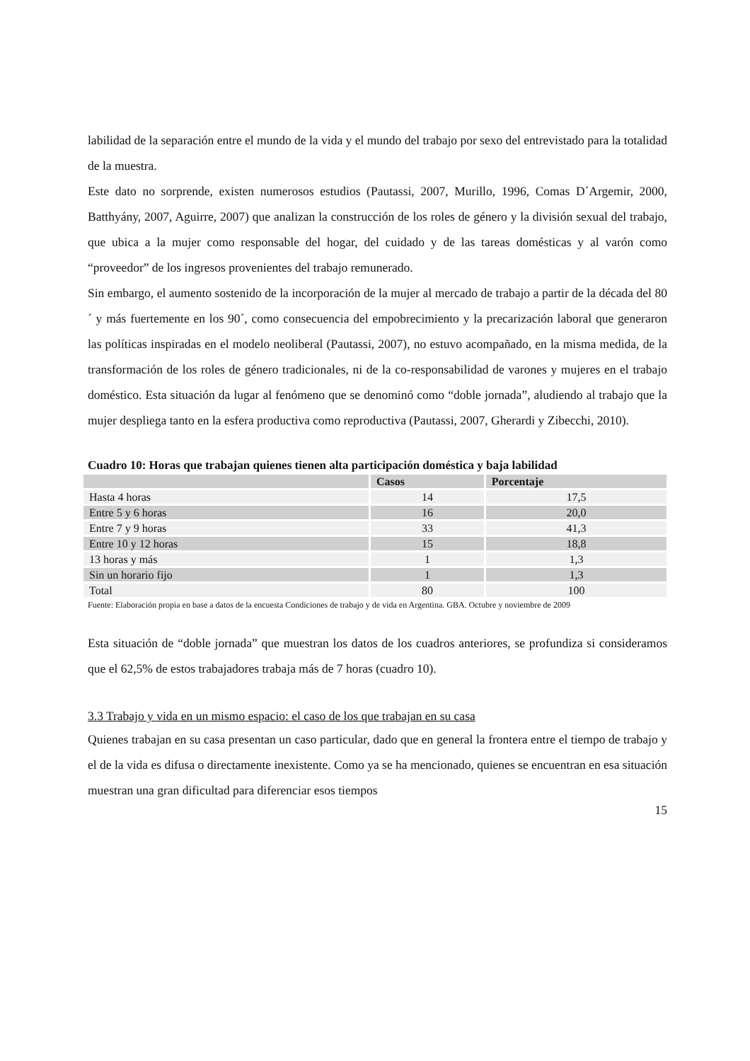labilidad de la separación entre el mundo de la vida y el mundo del trabajo por sexo del entrevistado para la totalidad de la muestra.
Este dato no sorprende, existen numerosos estudios (Pautassi, 2007, Murillo, 1996, Comas D´Argemir, 2000, Batthyány, 2007, Aguirre, 2007) que analizan la construcción de los roles de género y la división sexual del trabajo, que ubica a la mujer como responsable del hogar, del cuidado y de las tareas domésticas y al varón como “proveedor” de los ingresos provenientes del trabajo remunerado.
Sin embargo, el aumento sostenido de la incorporación de la mujer al mercado de trabajo a partir de la década del 80´ y más fuertemente en los 90´, como consecuencia del empobrecimiento y la precarización laboral que generaron las políticas inspiradas en el modelo neoliberal (Pautassi, 2007), no estuvo acompañado, en la misma medida, de la transformación de los roles de género tradicionales, ni de la co-responsabilidad de varones y mujeres en el trabajo doméstico. Esta situación da lugar al fenómeno que se denominó como “doble jornada”, aludiendo al trabajo que la mujer despliega tanto en la esfera productiva como reproductiva (Pautassi, 2007, Gherardi y Zibecchi, 2010).
Cuadro 10: Horas que trabajan quienes tienen alta participación doméstica y baja labilidad
| | Casos | Porcentaje |
| --- | --- | --- |
| Hasta 4 horas | 14 | 17,5 |
| Entre 5 y 6 horas | 16 | 20,0 |
| Entre 7 y 9 horas | 33 | 41,3 |
| Entre 10 y 12 horas | 15 | 18,8 |
| 13 horas y más | 1 | 1,3 |
| Sin un horario fijo | 1 | 1,3 |
| Total | 80 | 100 |
Fuente: Elaboración propia en base a datos de la encuesta Condiciones de trabajo y de vida en Argentina. GBA. Octubre y noviembre de 2009
Esta situación de “doble jornada” que muestran los datos de los cuadros anteriores, se profundiza si consideramos que el 62,5% de estos trabajadores trabaja más de 7 horas (cuadro 10).
3.3 Trabajo y vida en un mismo espacio: el caso de los que trabajan en su casa
Quienes trabajan en su casa presentan un caso particular, dado que en general la frontera entre el tiempo de trabajo y el de la vida es difusa o directamente inexistente. Como ya se ha mencionado, quienes se encuentran en esa situación muestran una gran dificultad para diferenciar esos tiempos
15